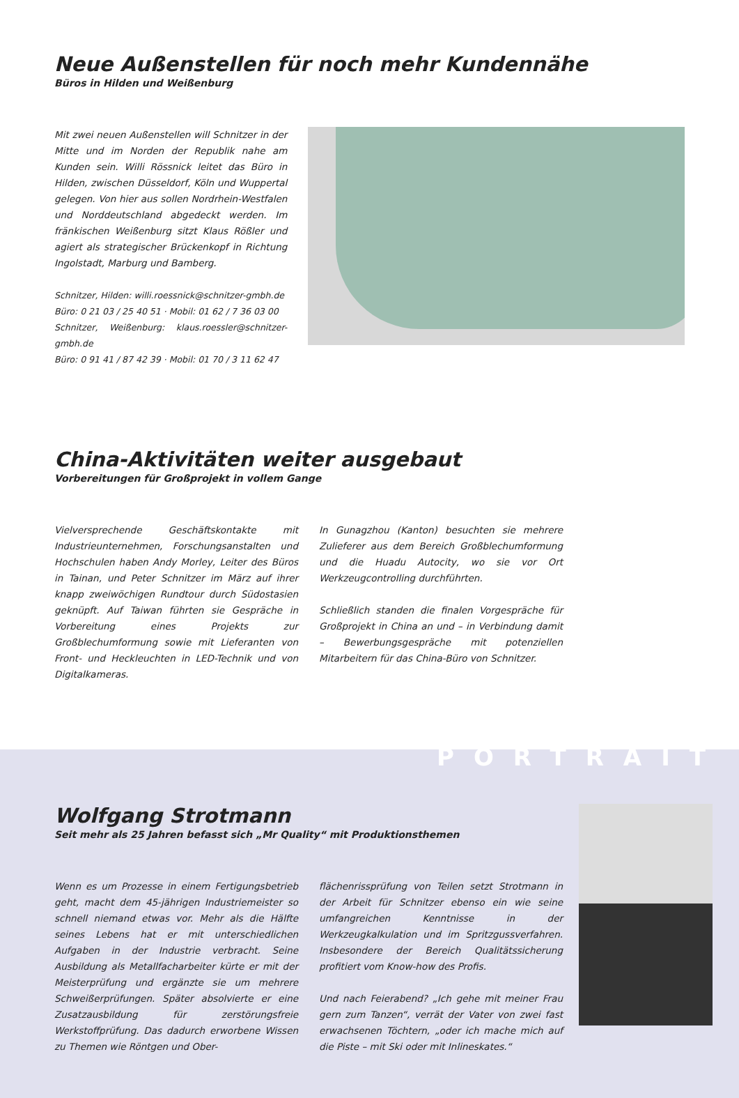Neue Außenstellen für noch mehr Kundennähe
Büros in Hilden und Weißenburg
Mit zwei neuen Außenstellen will Schnitzer in der Mitte und im Norden der Republik nahe am Kunden sein. Willi Rössnick leitet das Büro in Hilden, zwischen Düsseldorf, Köln und Wuppertal gelegen. Von hier aus sollen Nordrhein-Westfalen und Norddeutschland abgedeckt werden. Im fränkischen Weißenburg sitzt Klaus Rößler und agiert als strategischer Brückenkopf in Richtung Ingolstadt, Marburg und Bamberg.
Schnitzer, Hilden: willi.roessnick@schnitzer-gmbh.de
Büro: 0 21 03 / 25 40 51 · Mobil: 01 62 / 7 36 03 00
Schnitzer, Weißenburg: klaus.roessler@schnitzer-gmbh.de
Büro: 0 91 41 / 87 42 39 · Mobil: 01 70 / 3 11 62 47
China-Aktivitäten weiter ausgebaut
Vorbereitungen für Großprojekt in vollem Gange
Vielversprechende Geschäftskontakte mit Industrieunternehmen, Forschungsanstalten und Hochschulen haben Andy Morley, Leiter des Büros in Tainan, und Peter Schnitzer im März auf ihrer knapp zweiwöchigen Rundtour durch Südostasien geknüpft. Auf Taiwan führten sie Gespräche in Vorbereitung eines Projekts zur Großblechumformung sowie mit Lieferanten von Front- und Heckleuchten in LED-Technik und von Digitalkameras.
In Gunagzhou (Kanton) besuchten sie mehrere Zulieferer aus dem Bereich Großblechumformung und die Huadu Autocity, wo sie vor Ort Werkzeugcontrolling durchführten.
Schließlich standen die finalen Vorgespräche für Großprojekt in China an und – in Verbindung damit – Bewerbungsgespräche mit potenziellen Mitarbeitern für das China-Büro von Schnitzer.
PORTRAIT
Wolfgang Strotmann
Seit mehr als 25 Jahren befasst sich „Mr Quality“ mit Produktionsthemen
Wenn es um Prozesse in einem Fertigungsbetrieb geht, macht dem 45-jährigen Industriemeister so schnell niemand etwas vor. Mehr als die Hälfte seines Lebens hat er mit unterschiedlichen Aufgaben in der Industrie verbracht. Seine Ausbildung als Metallfacharbeiter kürte er mit der Meisterprüfung und ergänzte sie um mehrere Schweißerprüfungen. Später absolvierte er eine Zusatzausbildung für zerstörungsfreie Werkstoffprüfung. Das dadurch erworbene Wissen zu Themen wie Röntgen und Ober-
flächenrissprüfung von Teilen setzt Strotmann in der Arbeit für Schnitzer ebenso ein wie seine umfangreichen Kenntnisse in der Werkzeugkalkulation und im Spritzgussverfahren. Insbesondere der Bereich Qualitätssicherung profitiert vom Know-how des Profis.
Und nach Feierabend? „Ich gehe mit meiner Frau gern zum Tanzen“, verrät der Vater von zwei fast erwachsenen Töchtern, „oder ich mache mich auf die Piste – mit Ski oder mit Inlineskates.“